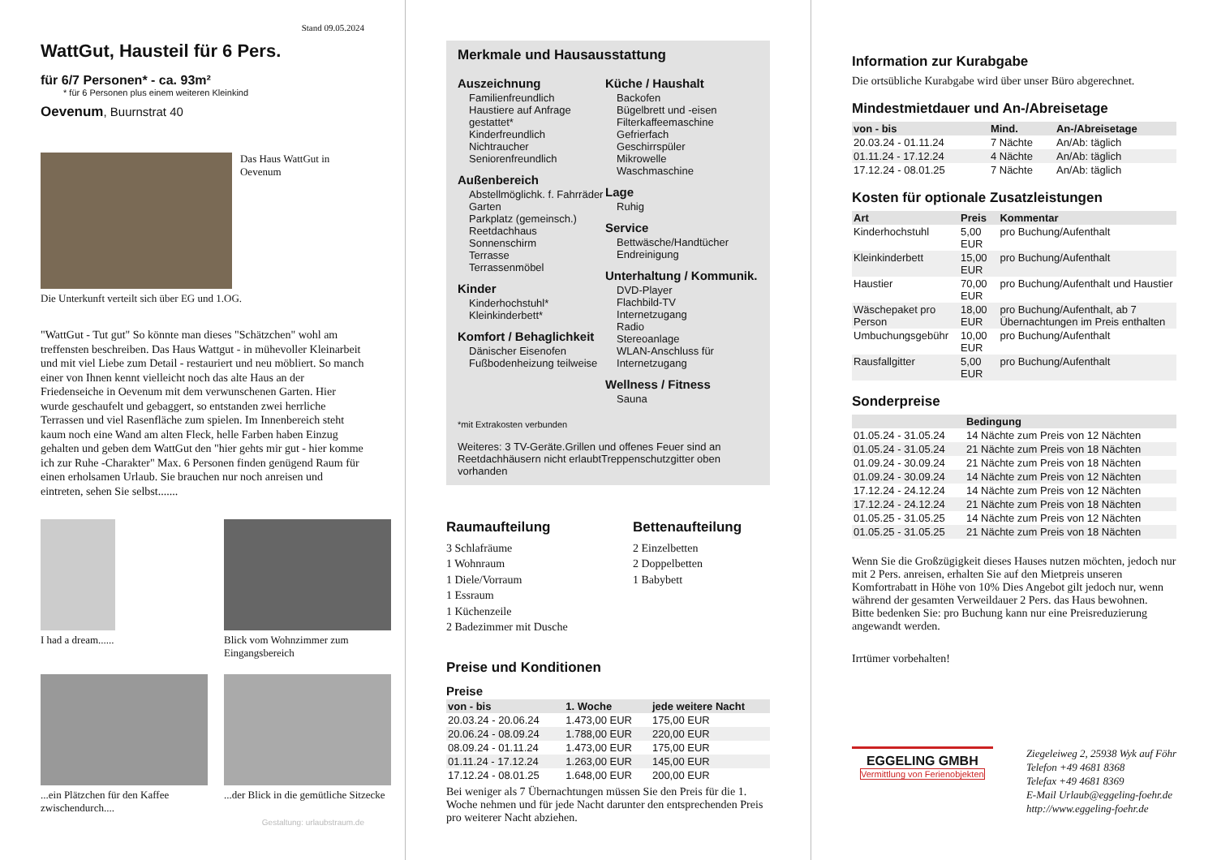Stand 09.05.2024
WattGut, Hausteil für 6 Pers.
für 6/7 Personen* - ca. 93m²
* für 6 Personen plus einem weiteren Kleinkind
Oevenum, Buurnstrat 40
Das Haus WattGut in Oevenum
Die Unterkunft verteilt sich über EG und 1.OG.
"WattGut - Tut gut" So könnte man dieses "Schätzchen" wohl am treffensten beschreiben. Das Haus Wattgut - in mühevoller Kleinarbeit und mit viel Liebe zum Detail - restauriert und neu möbliert. So manch einer von Ihnen kennt vielleicht noch das alte Haus an der Friedenseiche in Oevenum mit dem verwunschenen Garten. Hier wurde geschaufelt und gebaggert, so entstanden zwei herrliche Terrassen und viel Rasenfläche zum spielen. Im Innenbereich steht kaum noch eine Wand am alten Fleck, helle Farben haben Einzug gehalten und geben dem WattGut den "hier gehts mir gut - hier komme ich zur Ruhe -Charakter" Max. 6 Personen finden genügend Raum für einen erholsamen Urlaub. Sie brauchen nur noch anreisen und eintreten, sehen Sie selbst.......
I had a dream......
Blick vom Wohnzimmer zum Eingangsbereich
...ein Plätzchen für den Kaffee zwischendurch....
...der Blick in die gemütliche Sitzecke
Gestaltung: urlaubstraum.de
Merkmale und Hausausstattung
Auszeichnung
Familienfreundlich
Haustiere auf Anfrage gestattet*
Kinderfreundlich
Nichtraucher
Seniorenfreundlich
Außenbereich
Abstellmöglichk. f. Fahrräder
Garten
Parkplatz (gemeinsch.)
Reetdachhaus
Sonnenschirm
Terrasse
Terrassenmöbel
Kinder
Kinderhochstuhl*
Kleinkinderbett*
Komfort / Behaglichkeit
Dänischer Eisenofen
Fußbodenheizung teilweise
Küche / Haushalt
Backofen
Bügelbrett und -eisen
Filterkaffeemaschine
Gefrierfach
Geschirrspüler
Mikrowelle
Waschmaschine
Lage
Ruhig
Service
Bettwäsche/Handtücher
Endreinigung
Unterhaltung / Kommunik.
DVD-Player
Flachbild-TV
Internetzugang
Radio
Stereoanlage
WLAN-Anschluss für Internetzugang
Wellness / Fitness
Sauna
*mit Extrakosten verbunden
Weiteres: 3 TV-Geräte.Grillen und offenes Feuer sind an Reetdachhäusern nicht erlaubtTreppenschutzgitter oben vorhanden
Raumaufteilung
3 Schlafräume
1 Wohnraum
1 Diele/Vorraum
1 Essraum
1 Küchenzeile
2 Badezimmer mit Dusche
Bettenaufteilung
2 Einzelbetten
2 Doppelbetten
1 Babybett
Preise und Konditionen
Preise
| von - bis | 1. Woche | jede weitere Nacht |
| --- | --- | --- |
| 20.03.24 - 20.06.24 | 1.473,00 EUR | 175,00 EUR |
| 20.06.24 - 08.09.24 | 1.788,00 EUR | 220,00 EUR |
| 08.09.24 - 01.11.24 | 1.473,00 EUR | 175,00 EUR |
| 01.11.24 - 17.12.24 | 1.263,00 EUR | 145,00 EUR |
| 17.12.24 - 08.01.25 | 1.648,00 EUR | 200,00 EUR |
Bei weniger als 7 Übernachtungen müssen Sie den Preis für die 1. Woche nehmen und für jede Nacht darunter den entsprechenden Preis pro weiterer Nacht abziehen.
Information zur Kurabgabe
Die ortsübliche Kurabgabe wird über unser Büro abgerechnet.
Mindestmietdauer und An-/Abreisetage
| von - bis | Mind. | An-/Abreisetage |
| --- | --- | --- |
| 20.03.24 - 01.11.24 | 7 Nächte | An/Ab: täglich |
| 01.11.24 - 17.12.24 | 4 Nächte | An/Ab: täglich |
| 17.12.24 - 08.01.25 | 7 Nächte | An/Ab: täglich |
Kosten für optionale Zusatzleistungen
| Art | Preis | Kommentar |
| --- | --- | --- |
| Kinderhochstuhl | 5,00 EUR | pro Buchung/Aufenthalt |
| Kleinkinderbett | 15,00 EUR | pro Buchung/Aufenthalt |
| Haustier | 70,00 EUR | pro Buchung/Aufenthalt und Haustier |
| Wäschepaket pro Person | 18,00 EUR | pro Buchung/Aufenthalt, ab 7 Übernachtungen im Preis enthalten |
| Umbuchungsgebühr | 10,00 EUR | pro Buchung/Aufenthalt |
| Rausfallgitter | 5,00 EUR | pro Buchung/Aufenthalt |
Sonderpreise
| | Bedingung |
| --- | --- |
| 01.05.24 - 31.05.24 | 14 Nächte zum Preis von 12 Nächten |
| 01.05.24 - 31.05.24 | 21 Nächte zum Preis von 18 Nächten |
| 01.09.24 - 30.09.24 | 21 Nächte zum Preis von 18 Nächten |
| 01.09.24 - 30.09.24 | 14 Nächte zum Preis von 12 Nächten |
| 17.12.24 - 24.12.24 | 14 Nächte zum Preis von 12 Nächten |
| 17.12.24 - 24.12.24 | 21 Nächte zum Preis von 18 Nächten |
| 01.05.25 - 31.05.25 | 14 Nächte zum Preis von 12 Nächten |
| 01.05.25 - 31.05.25 | 21 Nächte zum Preis von 18 Nächten |
Wenn Sie die Großzügigkeit dieses Hauses nutzen möchten, jedoch nur mit 2 Pers. anreisen, erhalten Sie auf den Mietpreis unseren Komfortrabatt in Höhe von 10% Dies Angebot gilt jedoch nur, wenn während der gesamten Verweildauer 2 Pers. das Haus bewohnen.
Bitte bedenken Sie: pro Buchung kann nur eine Preisreduzierung angewandt werden.
Irrtümer vorbehalten!
EGGELING GMBH
Vermittlung von Ferienobjekten
Ziegeleiweg 2, 25938 Wyk auf Föhr
Telefon +49 4681 8368
Telefax +49 4681 8369
E-Mail Urlaub@eggeling-foehr.de
http://www.eggeling-foehr.de